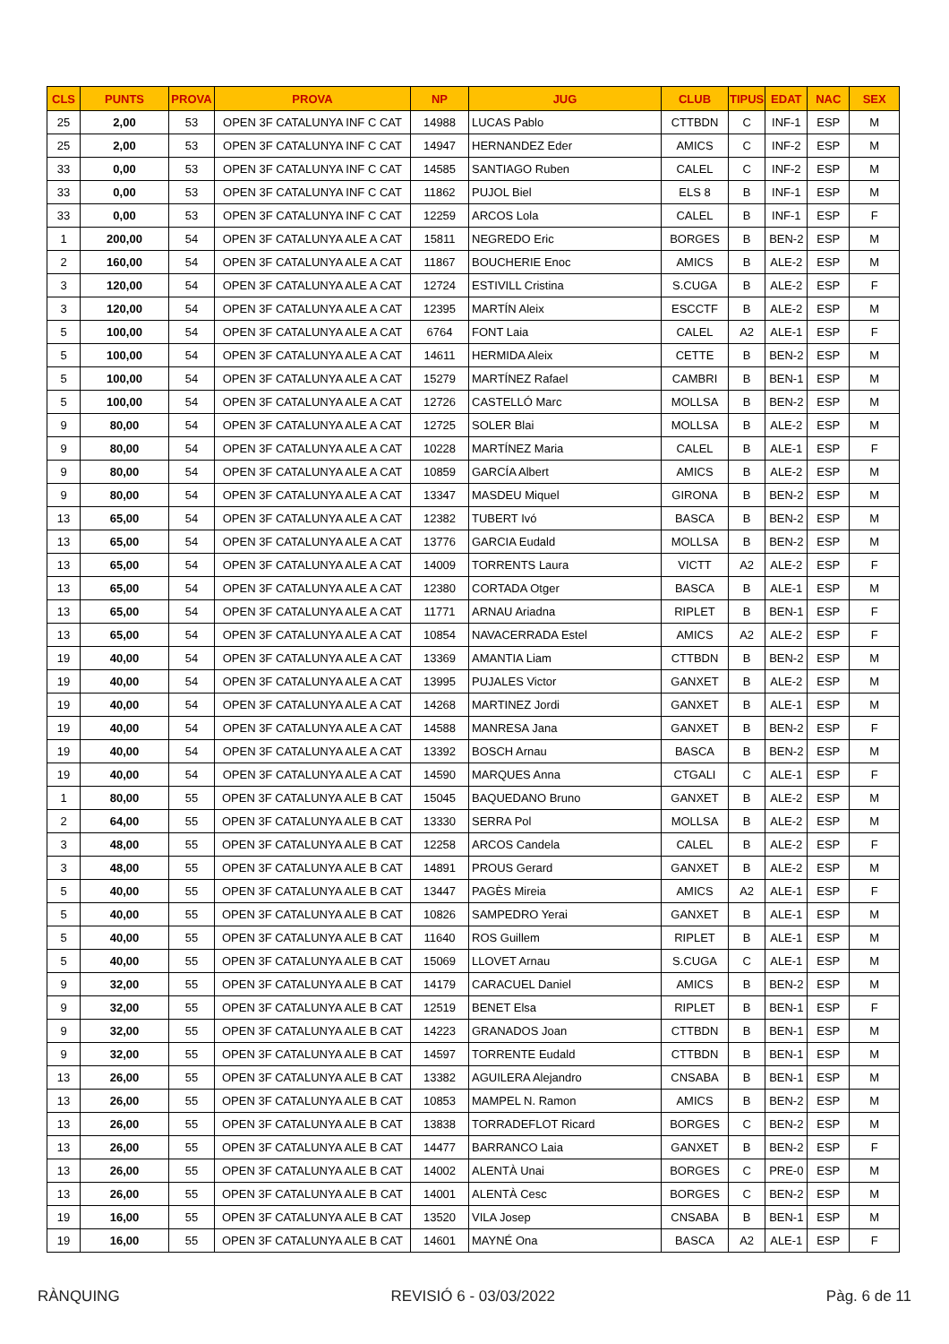| CLS | PUNTS | PROVA | PROVA | NP | JUG | CLUB | TIPUS | EDAT | NAC | SEX |
| --- | --- | --- | --- | --- | --- | --- | --- | --- | --- | --- |
| 25 | 2,00 | 53 | OPEN 3F CATALUNYA INF C CAT | 14988 | LUCAS Pablo | CTTBDN | C | INF-1 | ESP | M |
| 25 | 2,00 | 53 | OPEN 3F CATALUNYA INF C CAT | 14947 | HERNANDEZ Eder | AMICS | C | INF-2 | ESP | M |
| 33 | 0,00 | 53 | OPEN 3F CATALUNYA INF C CAT | 14585 | SANTIAGO Ruben | CALEL | C | INF-2 | ESP | M |
| 33 | 0,00 | 53 | OPEN 3F CATALUNYA INF C CAT | 11862 | PUJOL Biel | ELS 8 | B | INF-1 | ESP | M |
| 33 | 0,00 | 53 | OPEN 3F CATALUNYA INF C CAT | 12259 | ARCOS Lola | CALEL | B | INF-1 | ESP | F |
| 1 | 200,00 | 54 | OPEN 3F CATALUNYA ALE A CAT | 15811 | NEGREDO Eric | BORGES | B | BEN-2 | ESP | M |
| 2 | 160,00 | 54 | OPEN 3F CATALUNYA ALE A CAT | 11867 | BOUCHERIE Enoc | AMICS | B | ALE-2 | ESP | M |
| 3 | 120,00 | 54 | OPEN 3F CATALUNYA ALE A CAT | 12724 | ESTIVILL Cristina | S.CUGA | B | ALE-2 | ESP | F |
| 3 | 120,00 | 54 | OPEN 3F CATALUNYA ALE A CAT | 12395 | MARTÍN Aleix | ESCCTF | B | ALE-2 | ESP | M |
| 5 | 100,00 | 54 | OPEN 3F CATALUNYA ALE A CAT | 6764 | FONT Laia | CALEL | A2 | ALE-1 | ESP | F |
| 5 | 100,00 | 54 | OPEN 3F CATALUNYA ALE A CAT | 14611 | HERMIDA Aleix | CETTE | B | BEN-2 | ESP | M |
| 5 | 100,00 | 54 | OPEN 3F CATALUNYA ALE A CAT | 15279 | MARTÍNEZ Rafael | CAMBRI | B | BEN-1 | ESP | M |
| 5 | 100,00 | 54 | OPEN 3F CATALUNYA ALE A CAT | 12726 | CASTELLÓ Marc | MOLLSA | B | BEN-2 | ESP | M |
| 9 | 80,00 | 54 | OPEN 3F CATALUNYA ALE A CAT | 12725 | SOLER Blai | MOLLSA | B | ALE-2 | ESP | M |
| 9 | 80,00 | 54 | OPEN 3F CATALUNYA ALE A CAT | 10228 | MARTÍNEZ Maria | CALEL | B | ALE-1 | ESP | F |
| 9 | 80,00 | 54 | OPEN 3F CATALUNYA ALE A CAT | 10859 | GARCÍA Albert | AMICS | B | ALE-2 | ESP | M |
| 9 | 80,00 | 54 | OPEN 3F CATALUNYA ALE A CAT | 13347 | MASDEU Miquel | GIRONA | B | BEN-2 | ESP | M |
| 13 | 65,00 | 54 | OPEN 3F CATALUNYA ALE A CAT | 12382 | TUBERT Ivó | BASCA | B | BEN-2 | ESP | M |
| 13 | 65,00 | 54 | OPEN 3F CATALUNYA ALE A CAT | 13776 | GARCIA Eudald | MOLLSA | B | BEN-2 | ESP | M |
| 13 | 65,00 | 54 | OPEN 3F CATALUNYA ALE A CAT | 14009 | TORRENTS Laura | VICTT | A2 | ALE-2 | ESP | F |
| 13 | 65,00 | 54 | OPEN 3F CATALUNYA ALE A CAT | 12380 | CORTADA Otger | BASCA | B | ALE-1 | ESP | M |
| 13 | 65,00 | 54 | OPEN 3F CATALUNYA ALE A CAT | 11771 | ARNAU Ariadna | RIPLET | B | BEN-1 | ESP | F |
| 13 | 65,00 | 54 | OPEN 3F CATALUNYA ALE A CAT | 10854 | NAVACERRADA Estel | AMICS | A2 | ALE-2 | ESP | F |
| 19 | 40,00 | 54 | OPEN 3F CATALUNYA ALE A CAT | 13369 | AMANTIA Liam | CTTBDN | B | BEN-2 | ESP | M |
| 19 | 40,00 | 54 | OPEN 3F CATALUNYA ALE A CAT | 13995 | PUJALES Victor | GANXET | B | ALE-2 | ESP | M |
| 19 | 40,00 | 54 | OPEN 3F CATALUNYA ALE A CAT | 14268 | MARTINEZ Jordi | GANXET | B | ALE-1 | ESP | M |
| 19 | 40,00 | 54 | OPEN 3F CATALUNYA ALE A CAT | 14588 | MANRESA Jana | GANXET | B | BEN-2 | ESP | F |
| 19 | 40,00 | 54 | OPEN 3F CATALUNYA ALE A CAT | 13392 | BOSCH Arnau | BASCA | B | BEN-2 | ESP | M |
| 19 | 40,00 | 54 | OPEN 3F CATALUNYA ALE A CAT | 14590 | MARQUES Anna | CTGALI | C | ALE-1 | ESP | F |
| 1 | 80,00 | 55 | OPEN 3F CATALUNYA ALE B CAT | 15045 | BAQUEDANO Bruno | GANXET | B | ALE-2 | ESP | M |
| 2 | 64,00 | 55 | OPEN 3F CATALUNYA ALE B CAT | 13330 | SERRA Pol | MOLLSA | B | ALE-2 | ESP | M |
| 3 | 48,00 | 55 | OPEN 3F CATALUNYA ALE B CAT | 12258 | ARCOS Candela | CALEL | B | ALE-2 | ESP | F |
| 3 | 48,00 | 55 | OPEN 3F CATALUNYA ALE B CAT | 14891 | PROUS Gerard | GANXET | B | ALE-2 | ESP | M |
| 5 | 40,00 | 55 | OPEN 3F CATALUNYA ALE B CAT | 13447 | PAGÈS Mireia | AMICS | A2 | ALE-1 | ESP | F |
| 5 | 40,00 | 55 | OPEN 3F CATALUNYA ALE B CAT | 10826 | SAMPEDRO Yerai | GANXET | B | ALE-1 | ESP | M |
| 5 | 40,00 | 55 | OPEN 3F CATALUNYA ALE B CAT | 11640 | ROS Guillem | RIPLET | B | ALE-1 | ESP | M |
| 5 | 40,00 | 55 | OPEN 3F CATALUNYA ALE B CAT | 15069 | LLOVET Arnau | S.CUGA | C | ALE-1 | ESP | M |
| 9 | 32,00 | 55 | OPEN 3F CATALUNYA ALE B CAT | 14179 | CARACUEL Daniel | AMICS | B | BEN-2 | ESP | M |
| 9 | 32,00 | 55 | OPEN 3F CATALUNYA ALE B CAT | 12519 | BENET Elsa | RIPLET | B | BEN-1 | ESP | F |
| 9 | 32,00 | 55 | OPEN 3F CATALUNYA ALE B CAT | 14223 | GRANADOS Joan | CTTBDN | B | BEN-1 | ESP | M |
| 9 | 32,00 | 55 | OPEN 3F CATALUNYA ALE B CAT | 14597 | TORRENTE Eudald | CTTBDN | B | BEN-1 | ESP | M |
| 13 | 26,00 | 55 | OPEN 3F CATALUNYA ALE B CAT | 13382 | AGUILERA Alejandro | CNSABA | B | BEN-1 | ESP | M |
| 13 | 26,00 | 55 | OPEN 3F CATALUNYA ALE B CAT | 10853 | MAMPEL N. Ramon | AMICS | B | BEN-2 | ESP | M |
| 13 | 26,00 | 55 | OPEN 3F CATALUNYA ALE B CAT | 13838 | TORRADEFLOT Ricard | BORGES | C | BEN-2 | ESP | M |
| 13 | 26,00 | 55 | OPEN 3F CATALUNYA ALE B CAT | 14477 | BARRANCO Laia | GANXET | B | BEN-2 | ESP | F |
| 13 | 26,00 | 55 | OPEN 3F CATALUNYA ALE B CAT | 14002 | ALENTÀ Unai | BORGES | C | PRE-0 | ESP | M |
| 13 | 26,00 | 55 | OPEN 3F CATALUNYA ALE B CAT | 14001 | ALENTÀ Cesc | BORGES | C | BEN-2 | ESP | M |
| 19 | 16,00 | 55 | OPEN 3F CATALUNYA ALE B CAT | 13520 | VILA Josep | CNSABA | B | BEN-1 | ESP | M |
| 19 | 16,00 | 55 | OPEN 3F CATALUNYA ALE B CAT | 14601 | MAYNÉ Ona | BASCA | A2 | ALE-1 | ESP | F |
RÀNQUING REVISIÓ 6 - 03/03/2022 Pàg. 6 de 11